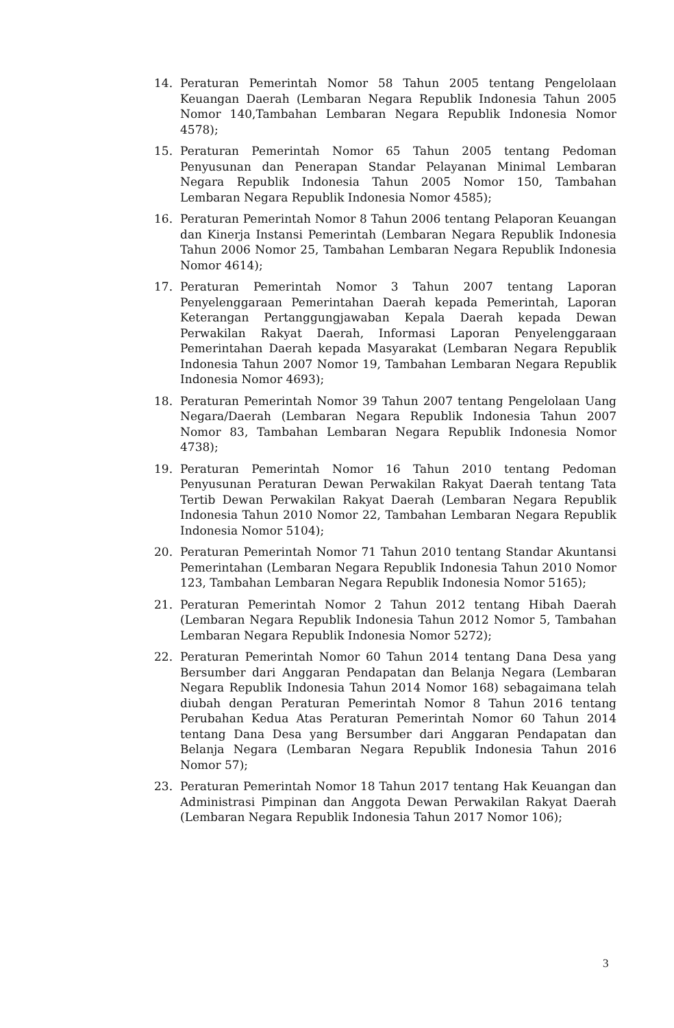14. Peraturan Pemerintah Nomor 58 Tahun 2005 tentang Pengelolaan Keuangan Daerah (Lembaran Negara Republik Indonesia Tahun 2005 Nomor 140,Tambahan Lembaran Negara Republik Indonesia Nomor 4578);
15. Peraturan Pemerintah Nomor 65 Tahun 2005 tentang Pedoman Penyusunan dan Penerapan Standar Pelayanan Minimal Lembaran Negara Republik Indonesia Tahun 2005 Nomor 150, Tambahan Lembaran Negara Republik Indonesia Nomor 4585);
16. Peraturan Pemerintah Nomor 8 Tahun 2006 tentang Pelaporan Keuangan dan Kinerja Instansi Pemerintah (Lembaran Negara Republik Indonesia Tahun 2006 Nomor 25, Tambahan Lembaran Negara Republik Indonesia Nomor 4614);
17. Peraturan Pemerintah Nomor 3 Tahun 2007 tentang Laporan Penyelenggaraan Pemerintahan Daerah kepada Pemerintah, Laporan Keterangan Pertanggungjawaban Kepala Daerah kepada Dewan Perwakilan Rakyat Daerah, Informasi Laporan Penyelenggaraan Pemerintahan Daerah kepada Masyarakat (Lembaran Negara Republik Indonesia Tahun 2007 Nomor 19, Tambahan Lembaran Negara Republik Indonesia Nomor 4693);
18. Peraturan Pemerintah Nomor 39 Tahun 2007 tentang Pengelolaan Uang Negara/Daerah (Lembaran Negara Republik Indonesia Tahun 2007 Nomor 83, Tambahan Lembaran Negara Republik Indonesia Nomor 4738);
19. Peraturan Pemerintah Nomor 16 Tahun 2010 tentang Pedoman Penyusunan Peraturan Dewan Perwakilan Rakyat Daerah tentang Tata Tertib Dewan Perwakilan Rakyat Daerah (Lembaran Negara Republik Indonesia Tahun 2010 Nomor 22, Tambahan Lembaran Negara Republik Indonesia Nomor 5104);
20. Peraturan Pemerintah Nomor 71 Tahun 2010 tentang Standar Akuntansi Pemerintahan (Lembaran Negara Republik Indonesia Tahun 2010 Nomor 123, Tambahan Lembaran Negara Republik Indonesia Nomor 5165);
21. Peraturan Pemerintah Nomor 2 Tahun 2012 tentang Hibah Daerah (Lembaran Negara Republik Indonesia Tahun 2012 Nomor 5, Tambahan Lembaran Negara Republik Indonesia Nomor 5272);
22. Peraturan Pemerintah Nomor 60 Tahun 2014 tentang Dana Desa yang Bersumber dari Anggaran Pendapatan dan Belanja Negara (Lembaran Negara Republik Indonesia Tahun 2014 Nomor 168) sebagaimana telah diubah dengan Peraturan Pemerintah Nomor 8 Tahun 2016 tentang Perubahan Kedua Atas Peraturan Pemerintah Nomor 60 Tahun 2014 tentang Dana Desa yang Bersumber dari Anggaran Pendapatan dan Belanja Negara (Lembaran Negara Republik Indonesia Tahun 2016 Nomor 57);
23. Peraturan Pemerintah Nomor 18 Tahun 2017 tentang Hak Keuangan dan Administrasi Pimpinan dan Anggota Dewan Perwakilan Rakyat Daerah (Lembaran Negara Republik Indonesia Tahun 2017 Nomor 106);
3